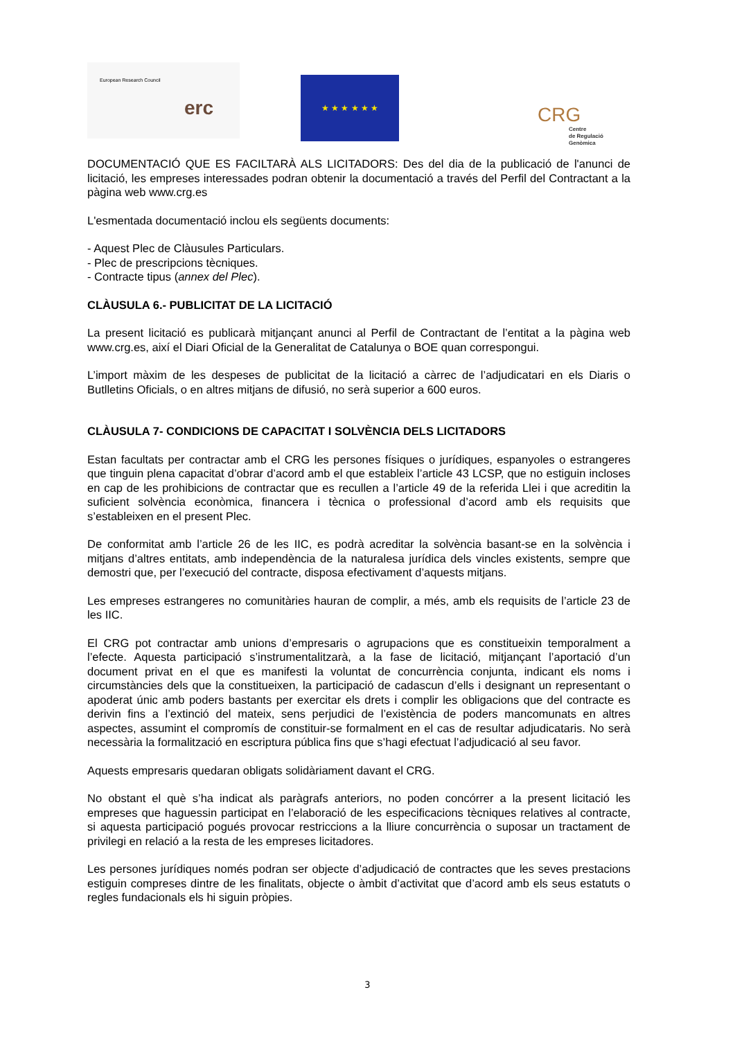European Research Council
erc
★ ★ ★ ★ ★ ★
CRG
Centre
de Regulació
Genòmica
DOCUMENTACIÓ QUE ES FACILTARÀ ALS LICITADORS: Des del dia de la publicació de l'anunci de licitació, les empreses interessades podran obtenir la documentació a través del Perfil del Contractant a la pàgina web www.crg.es
L'esmentada documentació inclou els següents documents:
- Aquest Plec de Clàusules Particulars.
- Plec de prescripcions tècniques.
- Contracte tipus (annex del Plec).
CLÀUSULA 6.- PUBLICITAT DE LA LICITACIÓ
La present licitació es publicarà mitjançant anunci al Perfil de Contractant de l’entitat a la pàgina web www.crg.es, així el Diari Oficial de la Generalitat de Catalunya o BOE quan correspongui.
L’import màxim de les despeses de publicitat de la licitació a càrrec de l’adjudicatari en els Diaris o Butlletins Oficials, o en altres mitjans de difusió, no serà superior a 600 euros.
CLÀUSULA 7- CONDICIONS DE CAPACITAT I SOLVÈNCIA DELS LICITADORS
Estan facultats per contractar amb el CRG les persones físiques o jurídiques, espanyoles o estrangeres que tinguin plena capacitat d’obrar d’acord amb el que estableix l’article 43 LCSP, que no estiguin incloses en cap de les prohibicions de contractar que es recullen a l’article 49 de la referida Llei i que acreditin la suficient solvència econòmica, financera i tècnica o professional d’acord amb els requisits que s’estableixen en el present Plec.
De conformitat amb l’article 26 de les IIC, es podrà acreditar la solvència basant-se en la solvència i mitjans d’altres entitats, amb independència de la naturalesa jurídica dels vincles existents, sempre que demostri que, per l’execució del contracte, disposa efectivament d’aquests mitjans.
Les empreses estrangeres no comunitàries hauran de complir, a més, amb els requisits de l’article 23 de les IIC.
El CRG pot contractar amb unions d’empresaris o agrupacions que es constitueixin temporalment a l’efecte. Aquesta participació s’instrumentalitzarà, a la fase de licitació, mitjançant l’aportació d’un document privat en el que es manifesti la voluntat de concurrència conjunta, indicant els noms i circumstàncies dels que la constitueixen, la participació de cadascun d’ells i designant un representant o apoderat únic amb poders bastants per exercitar els drets i complir les obligacions que del contracte es derivin fins a l’extinció del mateix, sens perjudici de l’existència de poders mancomunats en altres aspectes, assumint el compromís de constituir-se formalment en el cas de resultar adjudicataris. No serà necessària la formalització en escriptura pública fins que s’hagi efectuat l’adjudicació al seu favor.
Aquests empresaris quedaran obligats solidàriament davant el CRG.
No obstant el què s’ha indicat als paràgrafs anteriors, no poden concórrer a la present licitació les empreses que haguessin participat en l’elaboració de les especificacions tècniques relatives al contracte, si aquesta participació pogués provocar restriccions a la lliure concurrència o suposar un tractament de privilegi en relació a la resta de les empreses licitadores.
Les persones jurídiques només podran ser objecte d’adjudicació de contractes que les seves prestacions estiguin compreses dintre de les finalitats, objecte o àmbit d’activitat que d’acord amb els seus estatuts o regles fundacionals els hi siguin pròpies.
3